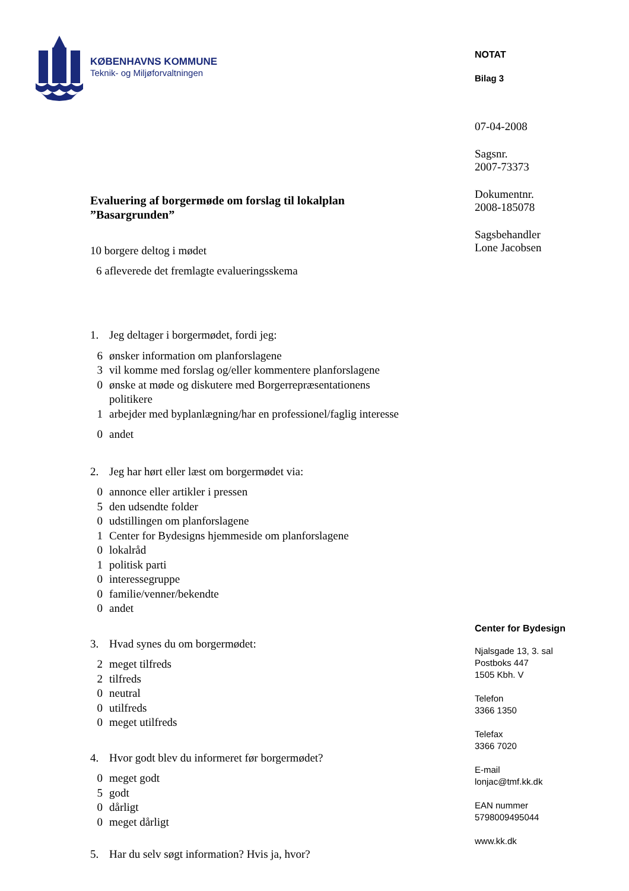KØBENHAVNS KOMMUNE
Teknik- og Miljøforvaltningen
Evaluering af borgermøde om forslag til lokalplan
”Basargrunden”
10 borgere deltog i mødet
6 afleverede det fremlagte evalueringsskema
1. Jeg deltager i borgermødet, fordi jeg:
6 ønsker information om planforslagene
3 vil komme med forslag og/eller kommentere planforslagene
0 ønske at møde og diskutere med Borgerrepræsentationens
politikere
1 arbejder med byplanlægning/har en professionel/faglig interesse
0 andet
2. Jeg har hørt eller læst om borgermødet via:
0 annonce eller artikler i pressen
5 den udsendte folder
0 udstillingen om planforslagene
1 Center for Bydesigns hjemmeside om planforslagene
0 lokalråd
1 politisk parti
0 interessegruppe
0 familie/venner/bekendte
0 andet
3. Hvad synes du om borgermødet:
2 meget tilfreds
2 tilfreds
0 neutral
0 utilfreds
0 meget utilfreds
4. Hvor godt blev du informeret før borgermødet?
0 meget godt
5 godt
0 dårligt
0 meget dårligt
5. Har du selv søgt information? Hvis ja, hvor?
NOTAT
Bilag 3
07-04-2008
Sagsnr.
2007-73373
Dokumentnr.
2008-185078
Sagsbehandler
Lone Jacobsen
Center for Bydesign
Njalsgade 13, 3. sal
Postboks 447
1505 Kbh. V
Telefon
3366 1350
Telefax
3366 7020
E-mail
lonjac@tmf.kk.dk
EAN nummer
5798009495044
www.kk.dk